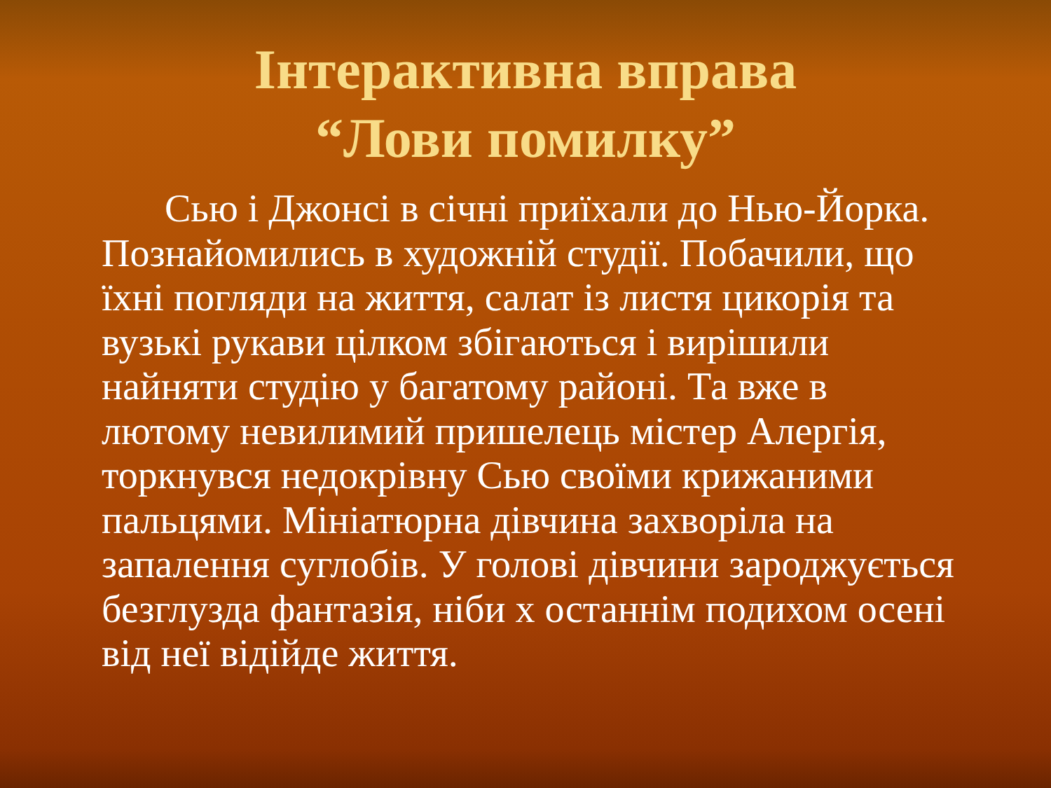Інтерактивна вправа
“Лови помилку”
Сью і Джонсі в січні приїхали до Нью-Йорка. Познайомились в художній студії. Побачили, що їхні погляди на життя, салат із листя цикорія та вузькі рукави цілком збігаються і вирішили найняти студію у багатому районі. Та вже в лютому невилимий пришелець містер Алергія, торкнувся недокрівну Сью своїми крижаними пальцями. Мініатюрна дівчина захворіла на запалення суглобів. У голові дівчини зароджується безглузда фантазія, ніби х останнім подихом осені від неї відійде життя.